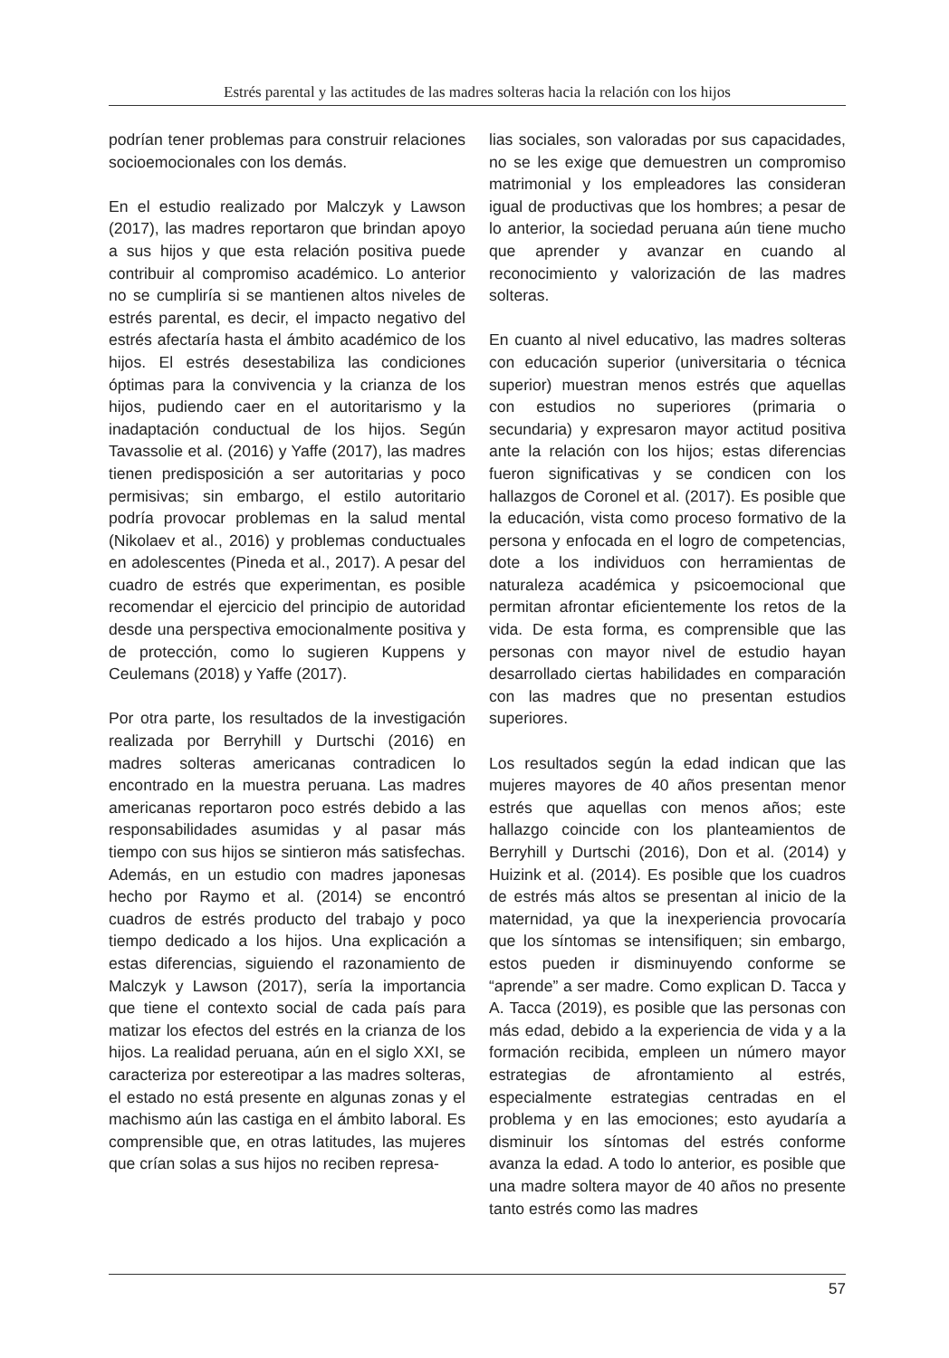Estrés parental y las actitudes de las madres solteras hacia la relación con los hijos
podrían tener problemas para construir relaciones socioemocionales con los demás.
En el estudio realizado por Malczyk y Lawson (2017), las madres reportaron que brindan apoyo a sus hijos y que esta relación positiva puede contribuir al compromiso académico. Lo anterior no se cumpliría si se mantienen altos niveles de estrés parental, es decir, el impacto negativo del estrés afectaría hasta el ámbito académico de los hijos. El estrés desestabiliza las condiciones óptimas para la convivencia y la crianza de los hijos, pudiendo caer en el autoritarismo y la inadaptación conductual de los hijos. Según Tavassolie et al. (2016) y Yaffe (2017), las madres tienen predisposición a ser autoritarias y poco permisivas; sin embargo, el estilo autoritario podría provocar problemas en la salud mental (Nikolaev et al., 2016) y problemas conductuales en adolescentes (Pineda et al., 2017). A pesar del cuadro de estrés que experimentan, es posible recomendar el ejercicio del principio de autoridad desde una perspectiva emocionalmente positiva y de protección, como lo sugieren Kuppens y Ceulemans (2018) y Yaffe (2017).
Por otra parte, los resultados de la investigación realizada por Berryhill y Durtschi (2016) en madres solteras americanas contradicen lo encontrado en la muestra peruana. Las madres americanas reportaron poco estrés debido a las responsabilidades asumidas y al pasar más tiempo con sus hijos se sintieron más satisfechas. Además, en un estudio con madres japonesas hecho por Raymo et al. (2014) se encontró cuadros de estrés producto del trabajo y poco tiempo dedicado a los hijos. Una explicación a estas diferencias, siguiendo el razonamiento de Malczyk y Lawson (2017), sería la importancia que tiene el contexto social de cada país para matizar los efectos del estrés en la crianza de los hijos. La realidad peruana, aún en el siglo XXI, se caracteriza por estereotipar a las madres solteras, el estado no está presente en algunas zonas y el machismo aún las castiga en el ámbito laboral. Es comprensible que, en otras latitudes, las mujeres que crían solas a sus hijos no reciben represa-
lias sociales, son valoradas por sus capacidades, no se les exige que demuestren un compromiso matrimonial y los empleadores las consideran igual de productivas que los hombres; a pesar de lo anterior, la sociedad peruana aún tiene mucho que aprender y avanzar en cuando al reconocimiento y valorización de las madres solteras.
En cuanto al nivel educativo, las madres solteras con educación superior (universitaria o técnica superior) muestran menos estrés que aquellas con estudios no superiores (primaria o secundaria) y expresaron mayor actitud positiva ante la relación con los hijos; estas diferencias fueron significativas y se condicen con los hallazgos de Coronel et al. (2017). Es posible que la educación, vista como proceso formativo de la persona y enfocada en el logro de competencias, dote a los individuos con herramientas de naturaleza académica y psicoemocional que permitan afrontar eficientemente los retos de la vida. De esta forma, es comprensible que las personas con mayor nivel de estudio hayan desarrollado ciertas habilidades en comparación con las madres que no presentan estudios superiores.
Los resultados según la edad indican que las mujeres mayores de 40 años presentan menor estrés que aquellas con menos años; este hallazgo coincide con los planteamientos de Berryhill y Durtschi (2016), Don et al. (2014) y Huizink et al. (2014). Es posible que los cuadros de estrés más altos se presentan al inicio de la maternidad, ya que la inexperiencia provocaría que los síntomas se intensifiquen; sin embargo, estos pueden ir disminuyendo conforme se “aprende” a ser madre. Como explican D. Tacca y A. Tacca (2019), es posible que las personas con más edad, debido a la experiencia de vida y a la formación recibida, empleen un número mayor estrategias de afrontamiento al estrés, especialmente estrategias centradas en el problema y en las emociones; esto ayudaría a disminuir los síntomas del estrés conforme avanza la edad. A todo lo anterior, es posible que una madre soltera mayor de 40 años no presente tanto estrés como las madres
57